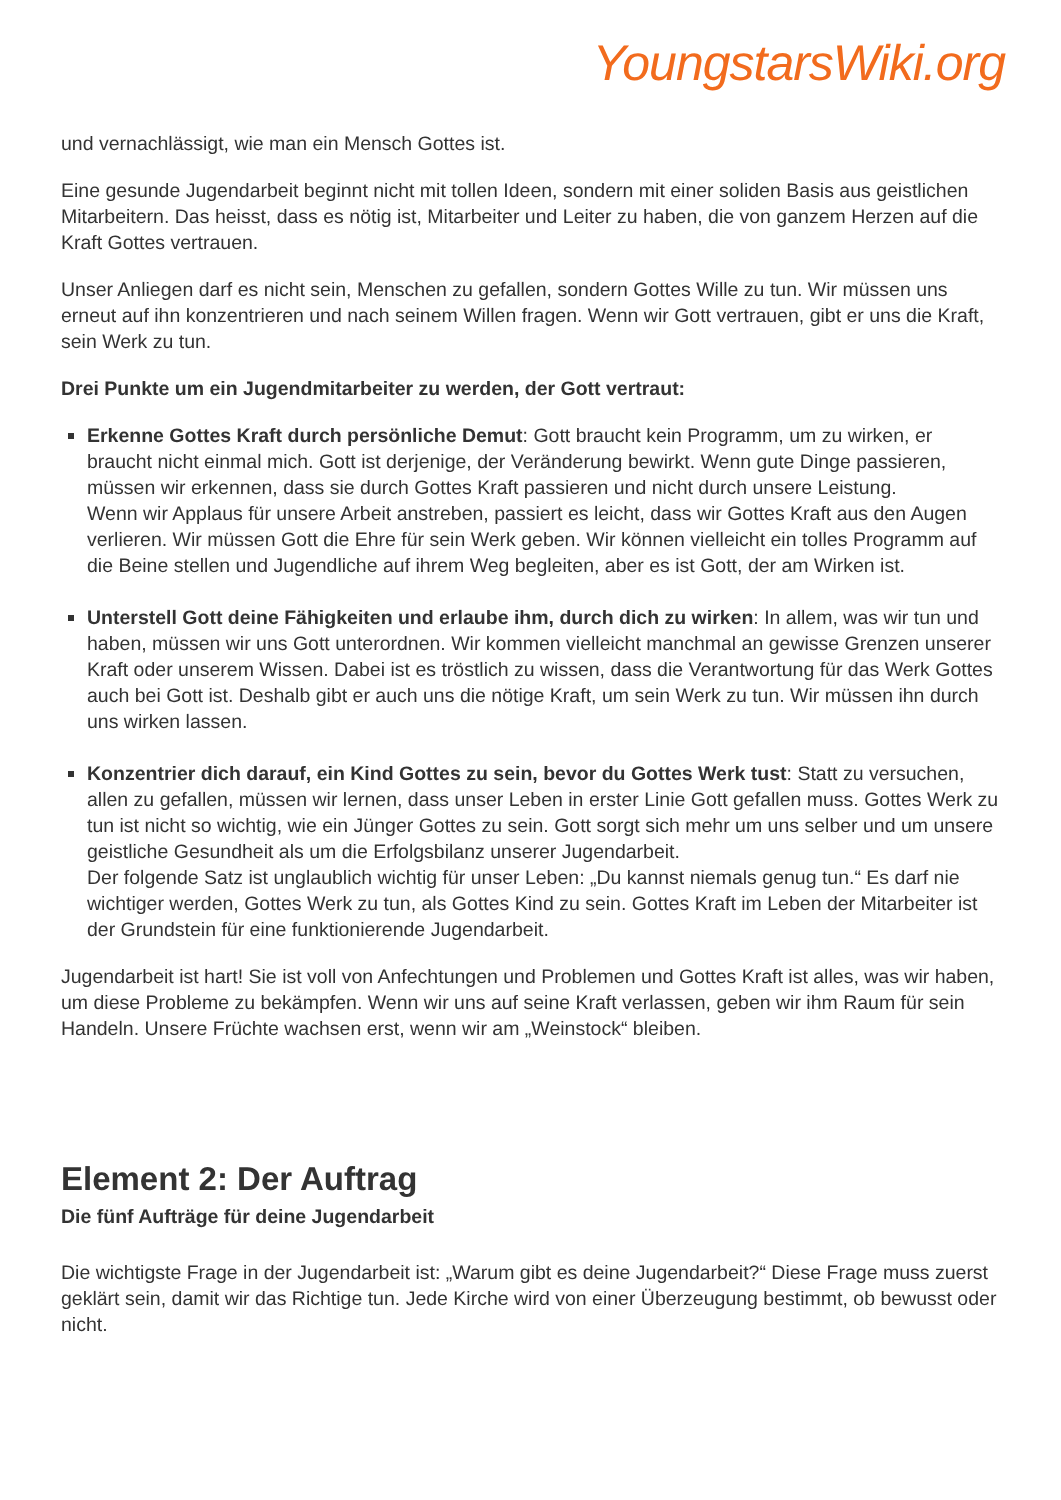YoungstarsWiki.org
und vernachlässigt, wie man ein Mensch Gottes ist.
Eine gesunde Jugendarbeit beginnt nicht mit tollen Ideen, sondern mit einer soliden Basis aus geistlichen Mitarbeitern. Das heisst, dass es nötig ist, Mitarbeiter und Leiter zu haben, die von ganzem Herzen auf die Kraft Gottes vertrauen.
Unser Anliegen darf es nicht sein, Menschen zu gefallen, sondern Gottes Wille zu tun. Wir müssen uns erneut auf ihn konzentrieren und nach seinem Willen fragen. Wenn wir Gott vertrauen, gibt er uns die Kraft, sein Werk zu tun.
Drei Punkte um ein Jugendmitarbeiter zu werden, der Gott vertraut:
Erkenne Gottes Kraft durch persönliche Demut: Gott braucht kein Programm, um zu wirken, er braucht nicht einmal mich. Gott ist derjenige, der Veränderung bewirkt. Wenn gute Dinge passieren, müssen wir erkennen, dass sie durch Gottes Kraft passieren und nicht durch unsere Leistung.
Wenn wir Applaus für unsere Arbeit anstreben, passiert es leicht, dass wir Gottes Kraft aus den Augen verlieren. Wir müssen Gott die Ehre für sein Werk geben. Wir können vielleicht ein tolles Programm auf die Beine stellen und Jugendliche auf ihrem Weg begleiten, aber es ist Gott, der am Wirken ist.
Unterstell Gott deine Fähigkeiten und erlaube ihm, durch dich zu wirken: In allem, was wir tun und haben, müssen wir uns Gott unterordnen. Wir kommen vielleicht manchmal an gewisse Grenzen unserer Kraft oder unserem Wissen. Dabei ist es tröstlich zu wissen, dass die Verantwortung für das Werk Gottes auch bei Gott ist. Deshalb gibt er auch uns die nötige Kraft, um sein Werk zu tun. Wir müssen ihn durch uns wirken lassen.
Konzentrier dich darauf, ein Kind Gottes zu sein, bevor du Gottes Werk tust: Statt zu versuchen, allen zu gefallen, müssen wir lernen, dass unser Leben in erster Linie Gott gefallen muss. Gottes Werk zu tun ist nicht so wichtig, wie ein Jünger Gottes zu sein. Gott sorgt sich mehr um uns selber und um unsere geistliche Gesundheit als um die Erfolgsbilanz unserer Jugendarbeit.
Der folgende Satz ist unglaublich wichtig für unser Leben: „Du kannst niemals genug tun.“ Es darf nie wichtiger werden, Gottes Werk zu tun, als Gottes Kind zu sein. Gottes Kraft im Leben der Mitarbeiter ist der Grundstein für eine funktionierende Jugendarbeit.
Jugendarbeit ist hart! Sie ist voll von Anfechtungen und Problemen und Gottes Kraft ist alles, was wir haben, um diese Probleme zu bekämpfen. Wenn wir uns auf seine Kraft verlassen, geben wir ihm Raum für sein Handeln. Unsere Früchte wachsen erst, wenn wir am „Weinstock“ bleiben.
Element 2: Der Auftrag
Die fünf Aufträge für deine Jugendarbeit
Die wichtigste Frage in der Jugendarbeit ist: „Warum gibt es deine Jugendarbeit?“ Diese Frage muss zuerst geklärt sein, damit wir das Richtige tun. Jede Kirche wird von einer Überzeugung bestimmt, ob bewusst oder nicht.